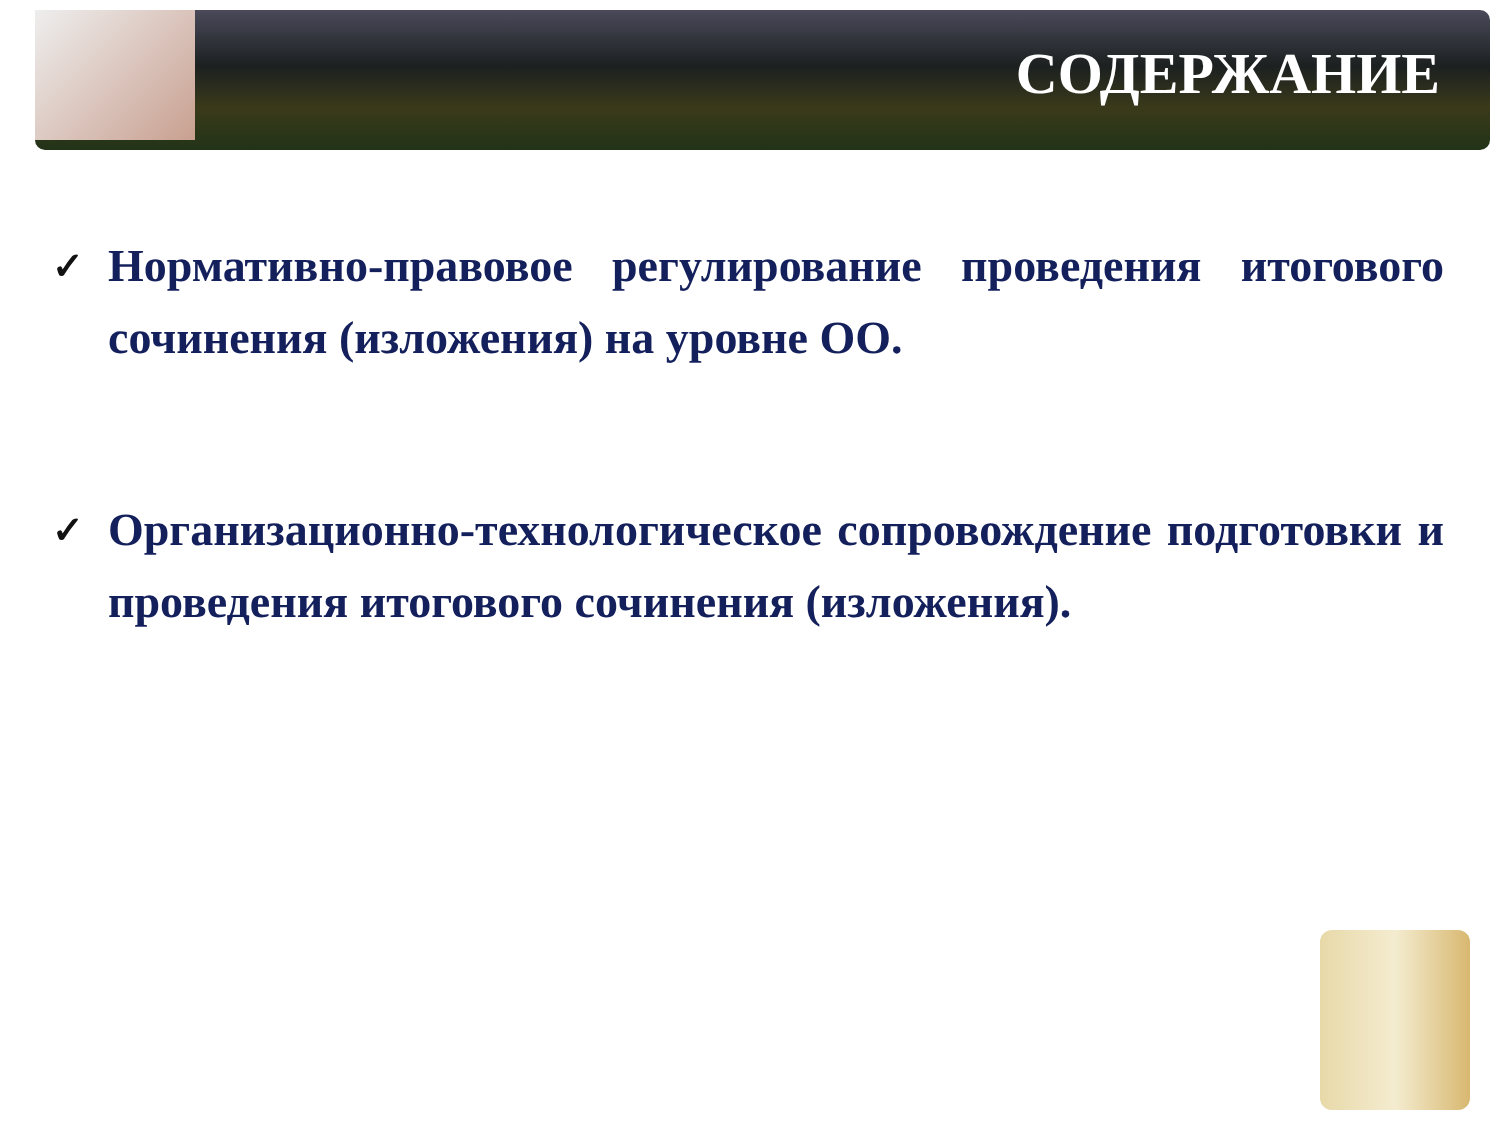СОДЕРЖАНИЕ
✓ Нормативно-правовое регулирование проведения итогового сочинения (изложения) на уровне ОО.
✓ Организационно-технологическое сопровождение подготовки и проведения итогового сочинения (изложения).